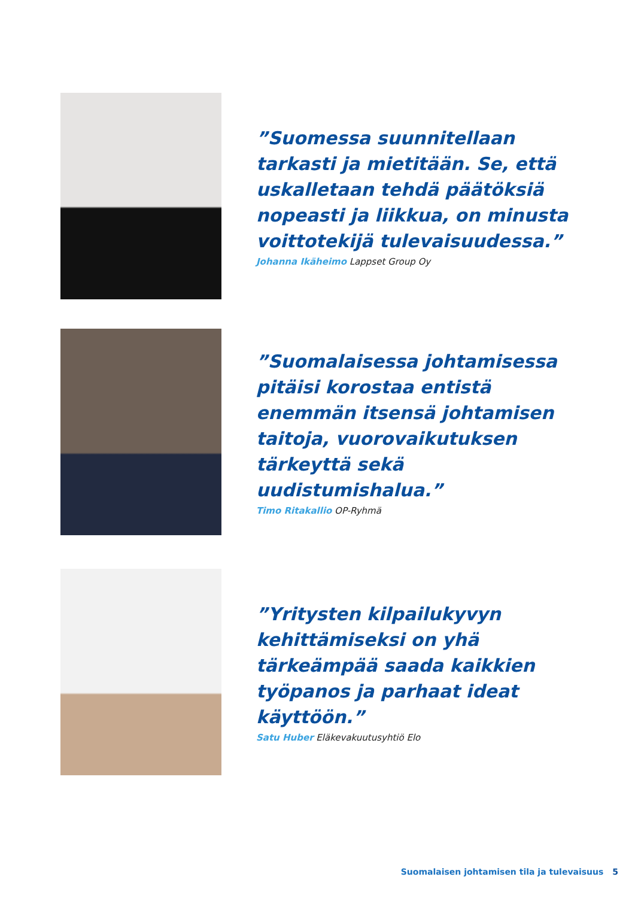”Suomessa suunnitellaan tarkasti ja mietitään. Se, että uskalletaan tehdä päätöksiä nopeasti ja liikkua, on minusta voittotekijä tulevaisuudessa.”
Johanna Ikäheimo Lappset Group Oy
”Suomalaisessa johtamisessa pitäisi korostaa entistä enemmän itsensä johtamisen taitoja, vuorovaikutuksen tärkeyttä sekä uudistumishalua.”
Timo Ritakallio OP-Ryhmä
”Yritysten kilpailukyvyn kehittämiseksi on yhä tärkeämpää saada kaikkien työpanos ja parhaat ideat käyttöön.”
Satu Huber Eläkevakuutusyhtiö Elo
Suomalaisen johtamisen tila ja tulevaisuus 5